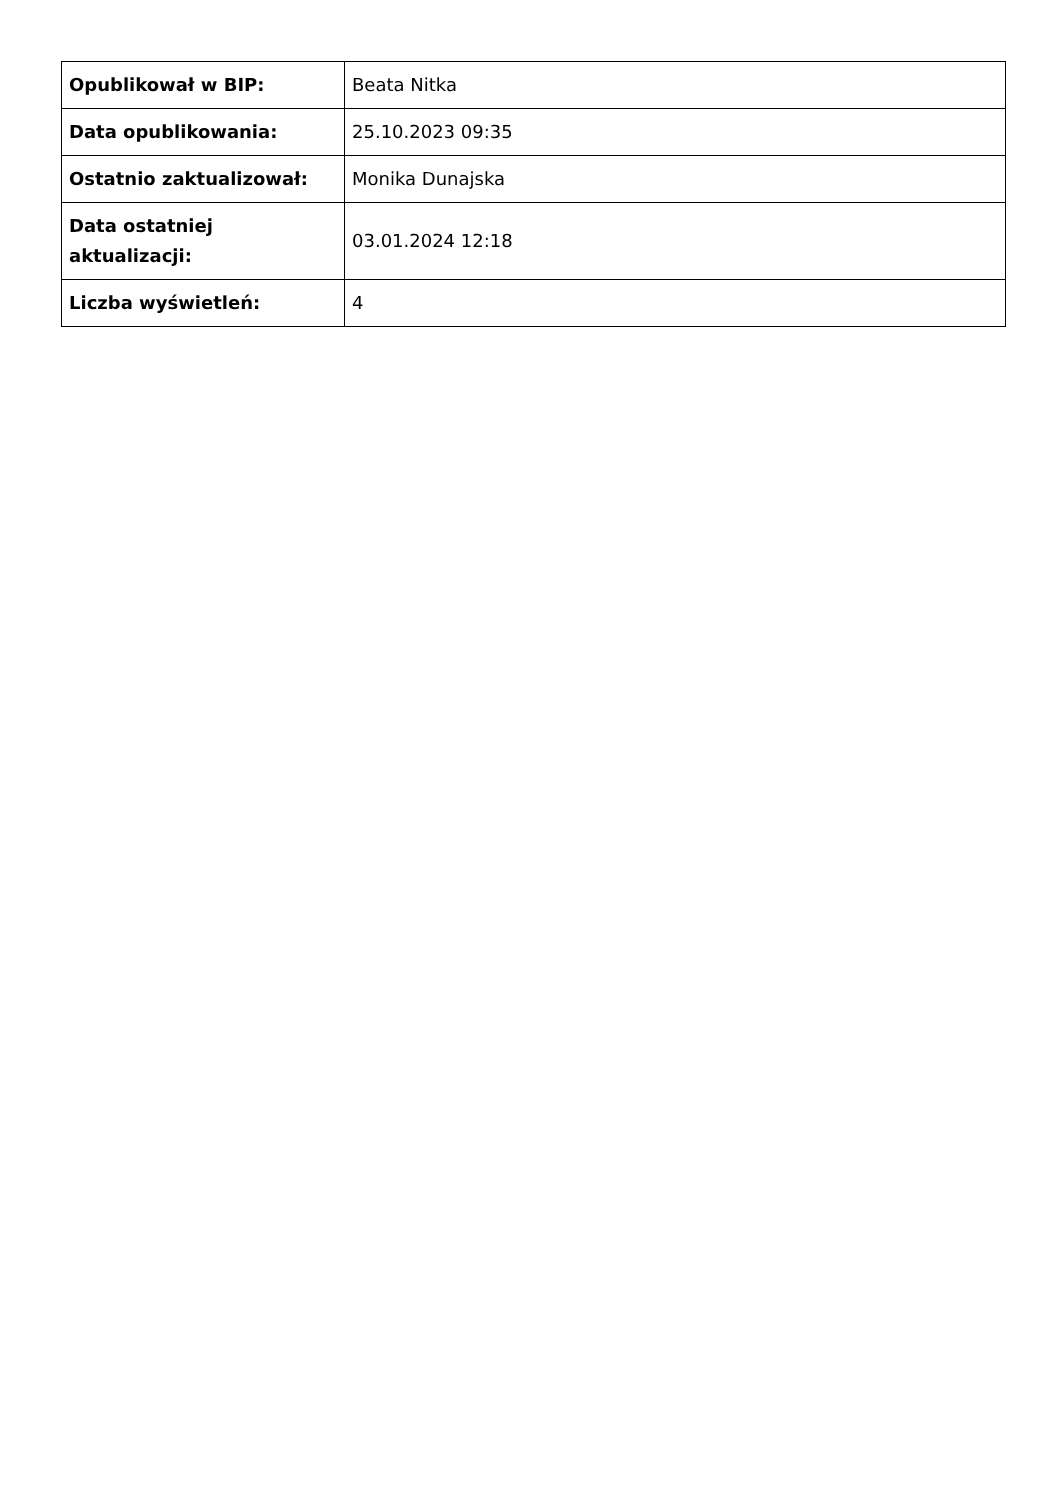| Opublikował w BIP: | Beata Nitka |
| Data opublikowania: | 25.10.2023 09:35 |
| Ostatnio zaktualizował: | Monika Dunajska |
| Data ostatniej aktualizacji: | 03.01.2024 12:18 |
| Liczba wyświetleń: | 4 |